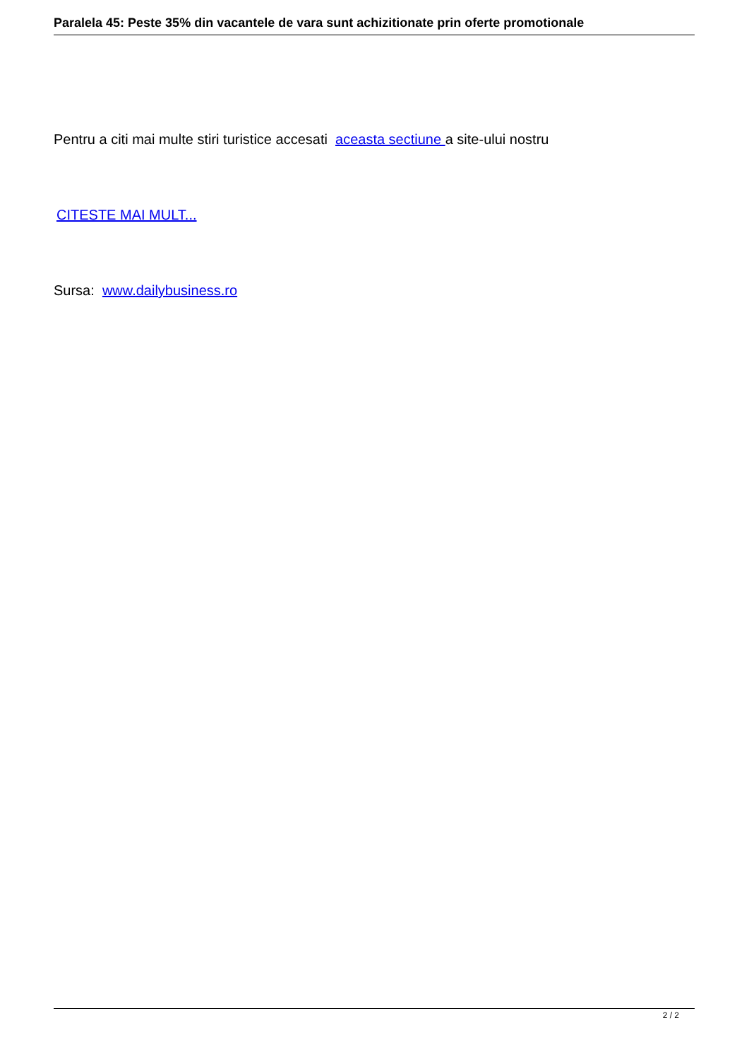Paralela 45: Peste 35% din vacantele de vara sunt achizitionate prin oferte promotionale
Pentru a citi mai multe stiri turistice accesati aceasta sectiune a site-ului nostru
CITESTE MAI MULT...
Sursa: www.dailybusiness.ro
2 / 2